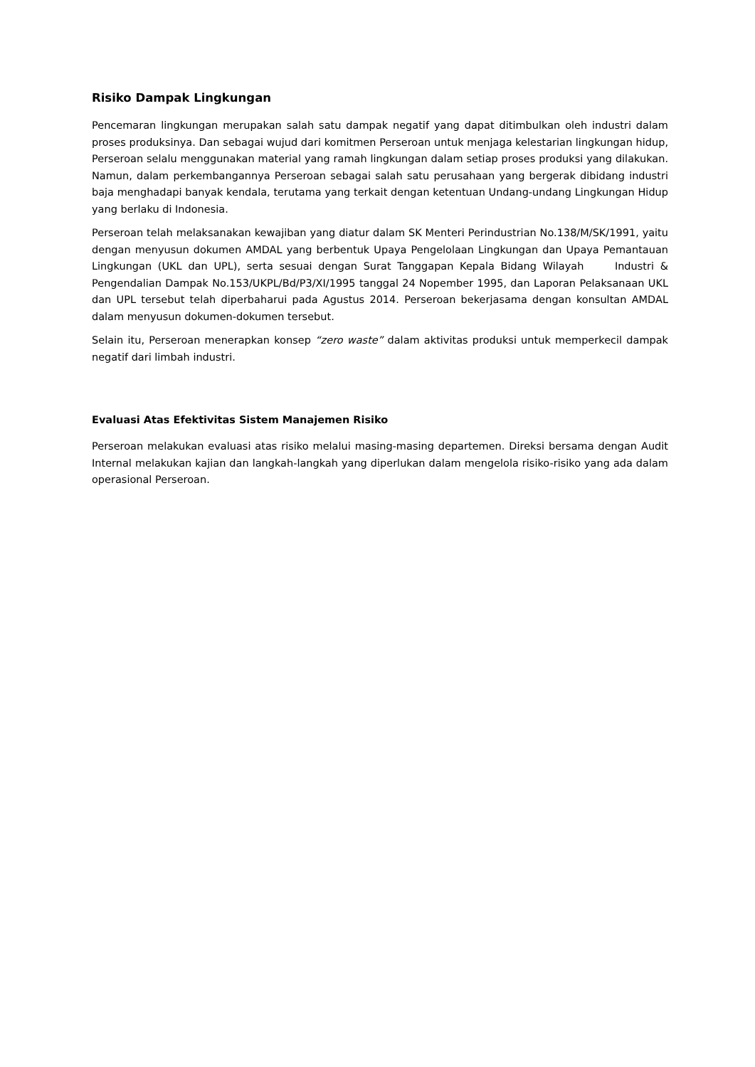Risiko Dampak Lingkungan
Pencemaran lingkungan merupakan salah satu dampak negatif yang dapat ditimbulkan oleh industri dalam proses produksinya. Dan sebagai wujud dari komitmen Perseroan untuk menjaga kelestarian lingkungan hidup, Perseroan selalu menggunakan material yang ramah lingkungan dalam setiap proses produksi yang dilakukan. Namun, dalam perkembangannya Perseroan sebagai salah satu perusahaan yang bergerak dibidang industri baja menghadapi banyak kendala, terutama yang terkait dengan ketentuan Undang-undang Lingkungan Hidup yang berlaku di Indonesia.
Perseroan telah melaksanakan kewajiban yang diatur dalam SK Menteri Perindustrian No.138/M/SK/1991, yaitu dengan menyusun dokumen AMDAL yang berbentuk Upaya Pengelolaan Lingkungan dan Upaya Pemantauan Lingkungan (UKL dan UPL), serta sesuai dengan Surat Tanggapan Kepala Bidang Wilayah Industri & Pengendalian Dampak No.153/UKPL/Bd/P3/XI/1995 tanggal 24 Nopember 1995, dan Laporan Pelaksanaan UKL dan UPL tersebut telah diperbaharui pada Agustus 2014. Perseroan bekerjasama dengan konsultan AMDAL dalam menyusun dokumen-dokumen tersebut.
Selain itu, Perseroan menerapkan konsep “zero waste” dalam aktivitas produksi untuk memperkecil dampak negatif dari limbah industri.
Evaluasi Atas Efektivitas Sistem Manajemen Risiko
Perseroan melakukan evaluasi atas risiko melalui masing-masing departemen. Direksi bersama dengan Audit Internal melakukan kajian dan langkah-langkah yang diperlukan dalam mengelola risiko-risiko yang ada dalam operasional Perseroan.